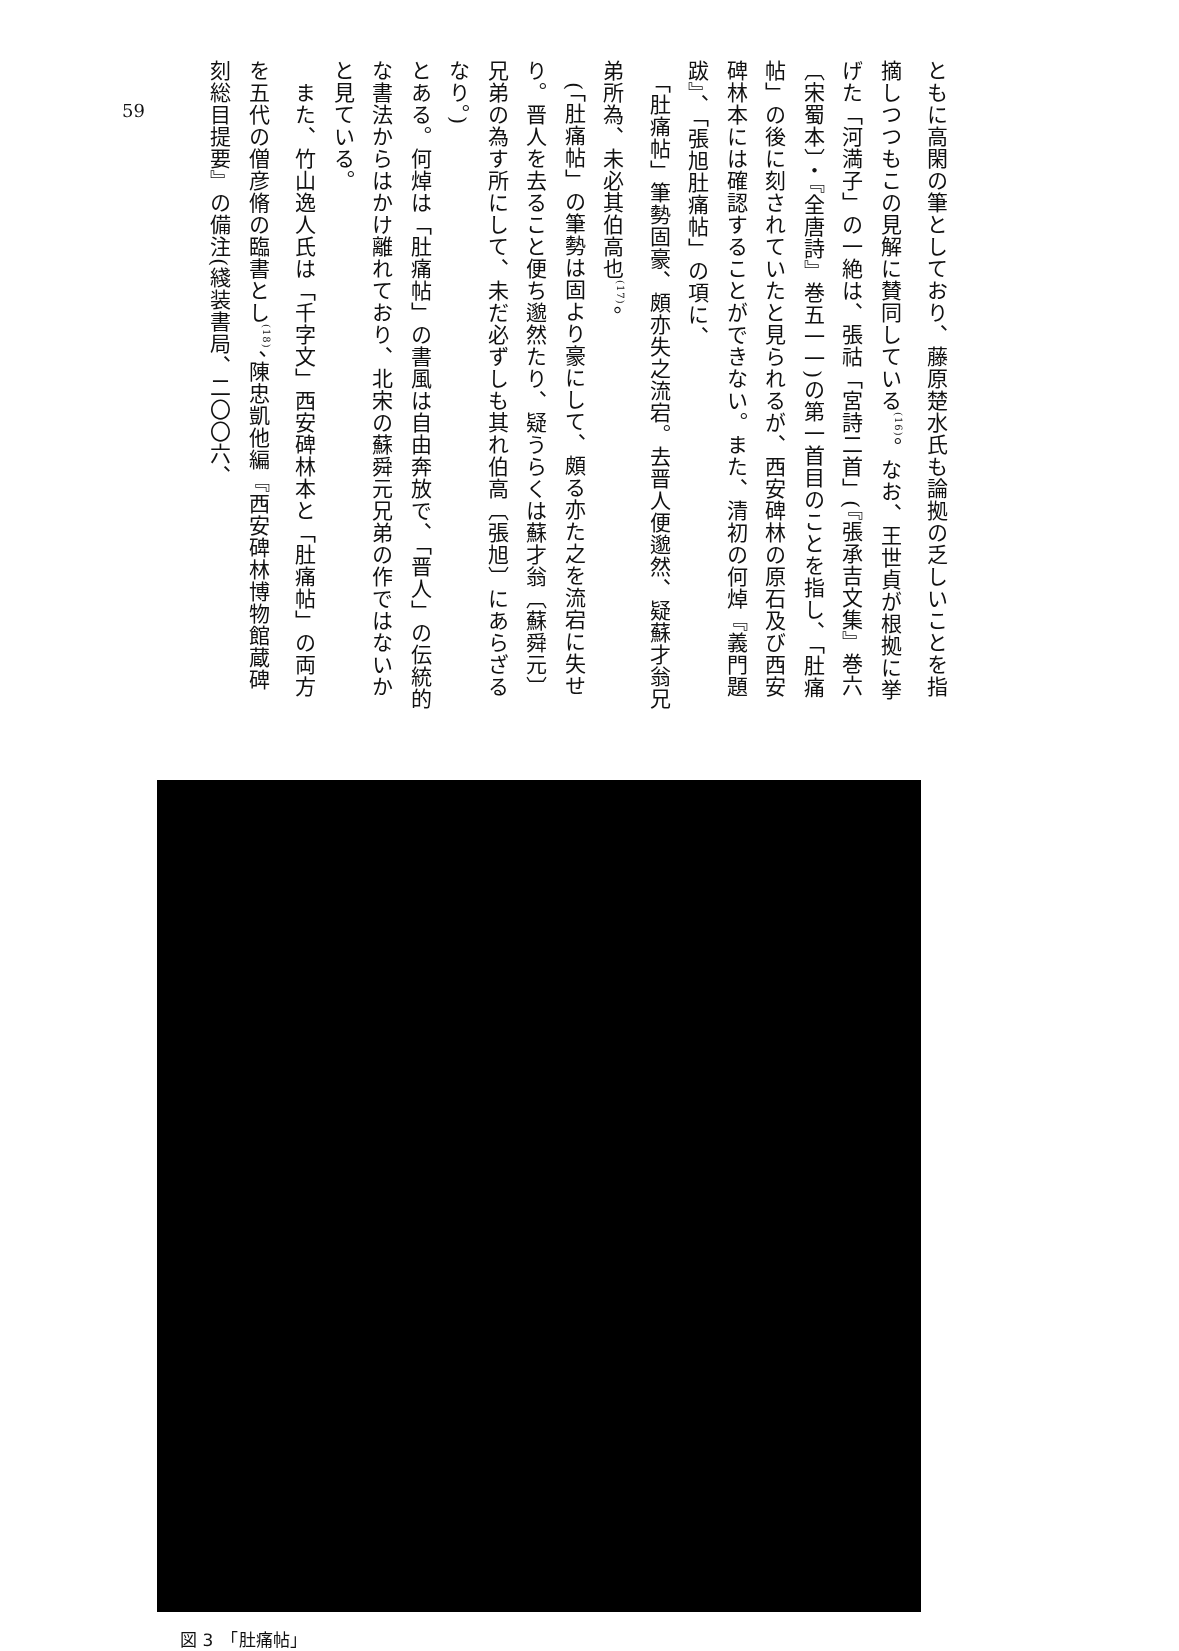59
ともに高閑の筆としており、藤原楚水氏も論拠の乏しいことを指摘しつつもこの見解に賛同している<sup>(16)</sup>。なお、王世貞が根拠に挙げた「河満子」の一絶は、張祜「宮詩二首」(『張承吉文集』巻六〔宋蜀本〕・『全唐詩』巻五一一)の第一首目のことを指し、「肚痛帖」の後に刻されていたと見られるが、西安碑林の原石及び西安碑林本には確認することができない。また、清初の何焯『義門題跋』、「張旭肚痛帖」の項に、
　「肚痛帖」筆勢固豪、頗亦失之流宕。去晋人便邈然、疑蘇才翁兄弟所為、未必其伯高也<sup>(17)</sup>。
　(「肚痛帖」の筆勢は固より豪にして、頗る亦た之を流宕に失せり。晋人を去ること便ち邈然たり、疑うらくは蘇才翁〔蘇舜元〕兄弟の為す所にして、未だ必ずしも其れ伯高〔張旭〕にあらざるなり。)
とある。何焯は「肚痛帖」の書風は自由奔放で、「晋人」の伝統的な書法からはかけ離れており、北宋の蘇舜元兄弟の作ではないかと見ている。
　また、竹山逸人氏は「千字文」西安碑林本と「肚痛帖」の両方を五代の僧彦脩の臨書とし<sup>(18)</sup>、陳忠凱他編『西安碑林博物館蔵碑刻総目提要』の備注(綫装書局、二〇〇六、
図 3　「肚痛帖」